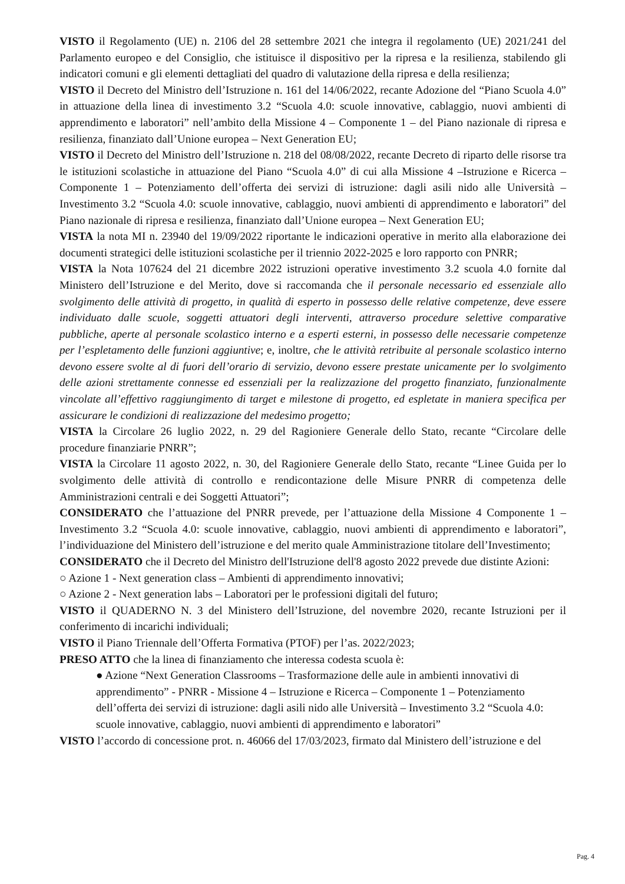VISTO il Regolamento (UE) n. 2106 del 28 settembre 2021 che integra il regolamento (UE) 2021/241 del Parlamento europeo e del Consiglio, che istituisce il dispositivo per la ripresa e la resilienza, stabilendo gli indicatori comuni e gli elementi dettagliati del quadro di valutazione della ripresa e della resilienza;
VISTO il Decreto del Ministro dell’Istruzione n. 161 del 14/06/2022, recante Adozione del “Piano Scuola 4.0” in attuazione della linea di investimento 3.2 “Scuola 4.0: scuole innovative, cablaggio, nuovi ambienti di apprendimento e laboratori” nell’ambito della Missione 4 – Componente 1 – del Piano nazionale di ripresa e resilienza, finanziato dall’Unione europea – Next Generation EU;
VISTO il Decreto del Ministro dell’Istruzione n. 218 del 08/08/2022, recante Decreto di riparto delle risorse tra le istituzioni scolastiche in attuazione del Piano “Scuola 4.0” di cui alla Missione 4 –Istruzione e Ricerca – Componente 1 – Potenziamento dell’offerta dei servizi di istruzione: dagli asili nido alle Università – Investimento 3.2 “Scuola 4.0: scuole innovative, cablaggio, nuovi ambienti di apprendimento e laboratori” del Piano nazionale di ripresa e resilienza, finanziato dall’Unione europea – Next Generation EU;
VISTA la nota MI n. 23940 del 19/09/2022 riportante le indicazioni operative in merito alla elaborazione dei documenti strategici delle istituzioni scolastiche per il triennio 2022-2025 e loro rapporto con PNRR;
VISTA la Nota 107624 del 21 dicembre 2022 istruzioni operative investimento 3.2 scuola 4.0 fornite dal Ministero dell’Istruzione e del Merito, dove si raccomanda che il personale necessario ed essenziale allo svolgimento delle attività di progetto, in qualità di esperto in possesso delle relative competenze, deve essere individuato dalle scuole, soggetti attuatori degli interventi, attraverso procedure selettive comparative pubbliche, aperte al personale scolastico interno e a esperti esterni, in possesso delle necessarie competenze per l’espletamento delle funzioni aggiuntive; e, inoltre, che le attività retribuite al personale scolastico interno devono essere svolte al di fuori dell’orario di servizio, devono essere prestate unicamente per lo svolgimento delle azioni strettamente connesse ed essenziali per la realizzazione del progetto finanziato, funzionalmente vincolate all’effettivo raggiungimento di target e milestone di progetto, ed espletate in maniera specifica per assicurare le condizioni di realizzazione del medesimo progetto;
VISTA la Circolare 26 luglio 2022, n. 29 del Ragioniere Generale dello Stato, recante “Circolare delle procedure finanziarie PNRR”;
VISTA la Circolare 11 agosto 2022, n. 30, del Ragioniere Generale dello Stato, recante “Linee Guida per lo svolgimento delle attività di controllo e rendicontazione delle Misure PNRR di competenza delle Amministrazioni centrali e dei Soggetti Attuatori”;
CONSIDERATO che l’attuazione del PNRR prevede, per l’attuazione della Missione 4 Componente 1 – Investimento 3.2 “Scuola 4.0: scuole innovative, cablaggio, nuovi ambienti di apprendimento e laboratori”, l’individuazione del Ministero dell’istruzione e del merito quale Amministrazione titolare dell’Investimento;
CONSIDERATO che il Decreto del Ministro dell'Istruzione dell'8 agosto 2022 prevede due distinte Azioni:
○ Azione 1 - Next generation class – Ambienti di apprendimento innovativi;
○ Azione 2 - Next generation labs – Laboratori per le professioni digitali del futuro;
VISTO il QUADERNO N. 3 del Ministero dell’Istruzione, del novembre 2020, recante Istruzioni per il conferimento di incarichi individuali;
VISTO il Piano Triennale dell’Offerta Formativa (PTOF) per l’as. 2022/2023;
PRESO ATTO che la linea di finanziamento che interessa codesta scuola è:
● Azione “Next Generation Classrooms – Trasformazione delle aule in ambienti innovativi di apprendimento” - PNRR - Missione 4 – Istruzione e Ricerca – Componente 1 – Potenziamento dell’offerta dei servizi di istruzione: dagli asili nido alle Università – Investimento 3.2 “Scuola 4.0: scuole innovative, cablaggio, nuovi ambienti di apprendimento e laboratori”
VISTO l’accordo di concessione prot. n. 46066 del 17/03/2023, firmato dal Ministero dell’istruzione e del
Pag. 4